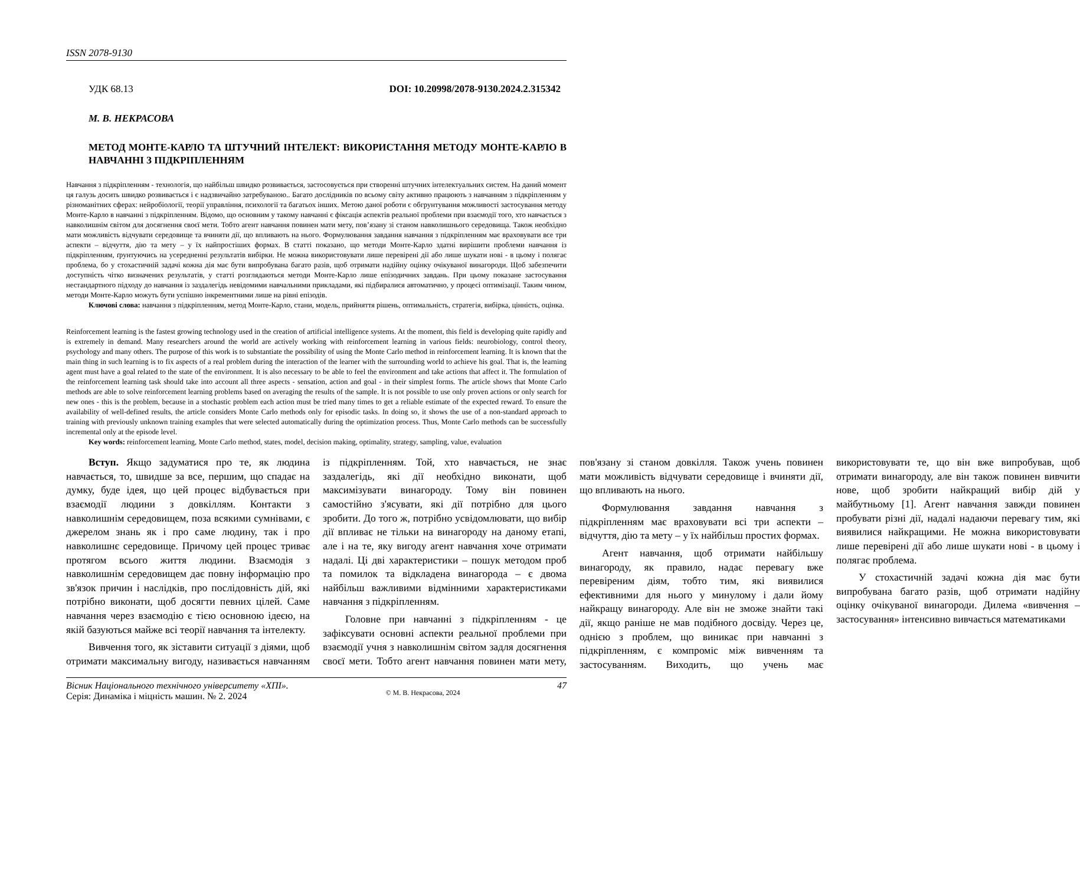ISSN 2078-9130
УДК 68.13 DOI: 10.20998/2078-9130.2024.2.315342
М. В. НЕКРАСОВА
МЕТОД МОНТЕ-КАРЛО ТА ШТУЧНИЙ ІНТЕЛЕКТ: ВИКОРИСТАННЯ МЕТОДУ МОНТЕ-КАРЛО В НАВЧАННІ З ПІДКРІПЛЕННЯМ
Навчання з підкріпленням - технологія, що найбільш швидко розвивається, застосовується при створенні штучних інтелектуальних систем. На даний момент ця галузь досить швидко розвивається і є надзвичайно затребуваною.. Багато дослідників по всьому світу активно працюють з навчанням з підкріпленням у різноманітних сферах: нейробіології, теорії управління, психології та багатьох інших. Метою даної роботи є обгрунтування можливості застосування методу Монте-Карло в навчанні з підкріпленням. Відомо, що основним у такому навчанні є фіксація аспектів реальної проблеми при взаємодії того, хто навчається з навколишнім світом для досягнення своєї мети. Тобто агент навчання повинен мати мету, пов’язану зі станом навколишнього середовища. Також необхідно мати можливість відчувати середовище та вчиняти дії, що впливають на нього. Формулювання завдання навчання з підкріпленням має враховувати все три аспекти – відчуття, дію та мету – у їх найпростіших формах. В статті показано, що методи Монте-Карло здатні вирішити проблеми навчання із підкріпленням, ґрунтуючись на усередненні результатів вибірки. Не можна використовувати лише перевірені дії або лише шукати нові - в цьому і полягає проблема, бо у стохастичній задачі кожна дія має бути випробувана багато разів, щоб отримати надійну оцінку очікуваної винагороди. Щоб забезпечити доступність чітко визначених результатів, у статті розглядаються методи Монте-Карло лише епізодичних завдань. При цьому показане застосування нестандартного підходу до навчання із заздалегідь невідомими навчальними прикладами, які підбиралися автоматично, у процесі оптимізації. Таким чином, методи Монте-Карло можуть бути успішно інкрементними лише на рівні епізодів.
Ключові слова: навчання з підкріпленням, метод Монте-Карло, стани, модель, прийняття рішень, оптимальність, стратегія, вибірка, цінність, оцінка.
Reinforcement learning is the fastest growing technology used in the creation of artificial intelligence systems. At the moment, this field is developing quite rapidly and is extremely in demand. Many researchers around the world are actively working with reinforcement learning in various fields: neurobiology, control theory, psychology and many others. The purpose of this work is to substantiate the possibility of using the Monte Carlo method in reinforcement learning. It is known that the main thing in such learning is to fix aspects of a real problem during the interaction of the learner with the surrounding world to achieve his goal. That is, the learning agent must have a goal related to the state of the environment. It is also necessary to be able to feel the environment and take actions that affect it. The formulation of the reinforcement learning task should take into account all three aspects - sensation, action and goal - in their simplest forms. The article shows that Monte Carlo methods are able to solve reinforcement learning problems based on averaging the results of the sample. It is not possible to use only proven actions or only search for new ones - this is the problem, because in a stochastic problem each action must be tried many times to get a reliable estimate of the expected reward. To ensure the availability of well-defined results, the article considers Monte Carlo methods only for episodic tasks. In doing so, it shows the use of a non-standard approach to training with previously unknown training examples that were selected automatically during the optimization process. Thus, Monte Carlo methods can be successfully incremental only at the episode level.
Key words: reinforcement learning, Monte Carlo method, states, model, decision making, optimality, strategy, sampling, value, evaluation
Вступ. Якщо задуматися про те, як людина навчається, то, швидше за все, першим, що спадає на думку, буде ідея, що цей процес відбувається при взаємодії людини з довкіллям. Контакти з навколишнім середовищем, поза всякими сумнівами, є джерелом знань як і про саме людину, так і про навколишнє середовище. Причому цей процес триває протягом всього життя людини. Взаємодія з навколишнім середовищем дає повну інформацію про зв'язок причин і наслідків, про послідовність дій, які потрібно виконати, щоб досягти певних цілей. Саме навчання через взаємодію є тією основною ідеєю, на якій базуються майже всі теорії навчання та інтелекту.
Вивчення того, як зіставити ситуації з діями, щоб отримати максимальну вигоду, називається навчанням із підкріпленням. Той, хто навчається, не знає заздалегідь, які дії необхідно виконати, щоб максимізувати винагороду. Тому він повинен самостійно з'ясувати, які дії потрібно для цього зробити. До того ж, потрібно усвідомлювати, що вибір дії впливає не тільки на винагороду на даному етапі, але і на те, яку вигоду агент навчання хоче отримати надалі. Ці дві характеристики – пошук методом проб та помилок та відкладена винагорода – є двома найбільш важливими відмінними характеристиками навчання з підкріпленням.
Головне при навчанні з підкріпленням - це зафіксувати основні аспекти реальної проблеми при взаємодії учня з навколишнім світом задля досягнення своєї мети. Тобто агент навчання повинен мати мету, пов'язану зі станом довкілля. Також учень повинен мати можливість відчувати середовище і вчиняти дії, що впливають на нього.
Формулювання завдання навчання з підкріпленням має враховувати всі три аспекти – відчуття, дію та мету – у їх найбільш простих формах.
Агент навчання, щоб отримати найбільшу винагороду, як правило, надає перевагу вже перевіреним діям, тобто тим, які виявилися ефективними для нього у минулому і дали йому найкращу винагороду. Але він не зможе знайти такі дії, якщо раніше не мав подібного досвіду. Через це, однією з проблем, що виникає при навчанні з підкріпленням, є компроміс між вивченням та застосуванням. Виходить, що учень має використовувати те, що він вже випробував, щоб отримати винагороду, але він також повинен вивчити нове, щоб зробити найкращий вибір дій у майбутньому [1]. Агент навчання завжди повинен пробувати різні дії, надалі надаючи перевагу тим, які виявилися найкращими. Не можна використовувати лише перевірені дії або лише шукати нові - в цьому і полягає проблема.
У стохастичній задачі кожна дія має бути випробувана багато разів, щоб отримати надійну оцінку очікуваної винагороди. Дилема «вивчення – застосування» інтенсивно вивчається математиками
Вісник Національного технічного університету «ХПІ».
Серія: Динаміка і міцність машин. № 2. 2024
© М. В. Некрасова, 2024
47